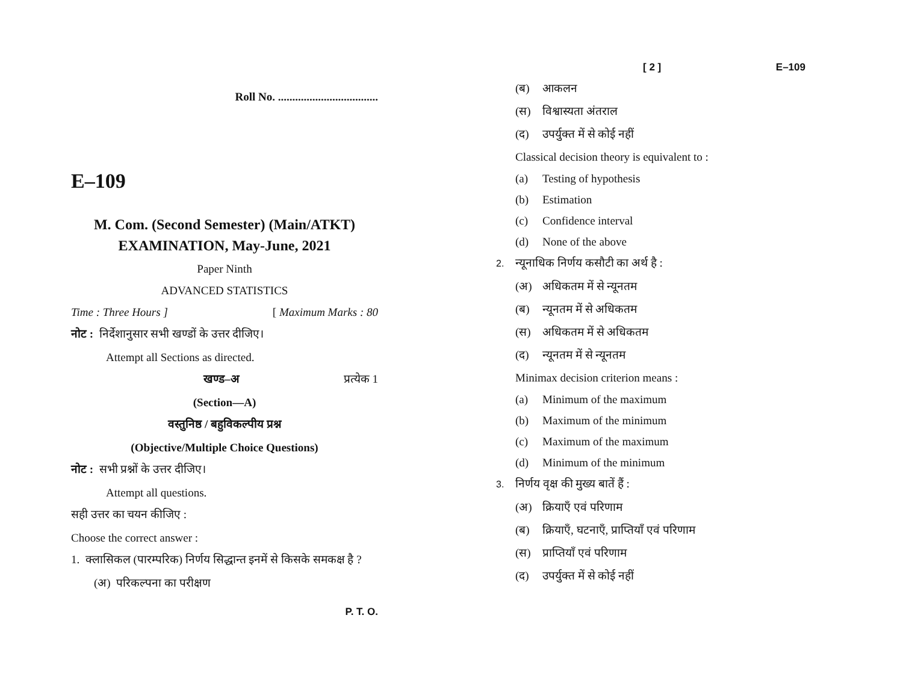Roll No. ...................................
E–109
M. Com. (Second Semester) (Main/ATKT)
EXAMINATION, May-June, 2021
Paper Ninth
ADVANCED STATISTICS
Time : Three Hours ] [ Maximum Marks : 80
नोट : निर्देशानुसार सभी खण्डों के उत्तर दीजिए।
Attempt all Sections as directed.
खण्ड–अ प्रत्येक 1
(Section—A)
वस्तुनिष्ठ / बहुविकल्पीय प्रश्न
(Objective/Multiple Choice Questions)
नोट : सभी प्रश्नों के उत्तर दीजिए।
Attempt all questions.
सही उत्तर का चयन कीजिए :
Choose the correct answer :
1. क्लासिकल (पारम्परिक) निर्णय सिद्धान्त इनमें से किसके समकक्ष है ?
(अ) परिकल्पना का परीक्षण
P. T. O.
[ 2 ] E–109
(ब) आकलन
(स) विश्वास्यता अंतराल
(द) उपर्युक्त में से कोई नहीं
Classical decision theory is equivalent to :
(a) Testing of hypothesis
(b) Estimation
(c) Confidence interval
(d) None of the above
2. न्यूनाधिक निर्णय कसौटी का अर्थ है :
(अ) अधिकतम में से न्यूनतम
(ब) न्यूनतम में से अधिकतम
(स) अधिकतम में से अधिकतम
(द) न्यूनतम में से न्यूनतम
Minimax decision criterion means :
(a) Minimum of the maximum
(b) Maximum of the minimum
(c) Maximum of the maximum
(d) Minimum of the minimum
3. निर्णय वृक्ष की मुख्य बातें हैं :
(अ) क्रियाएँ एवं परिणाम
(ब) क्रियाएँ, घटनाएँ, प्राप्तियाँ एवं परिणाम
(स) प्राप्तियाँ एवं परिणाम
(द) उपर्युक्त में से कोई नहीं